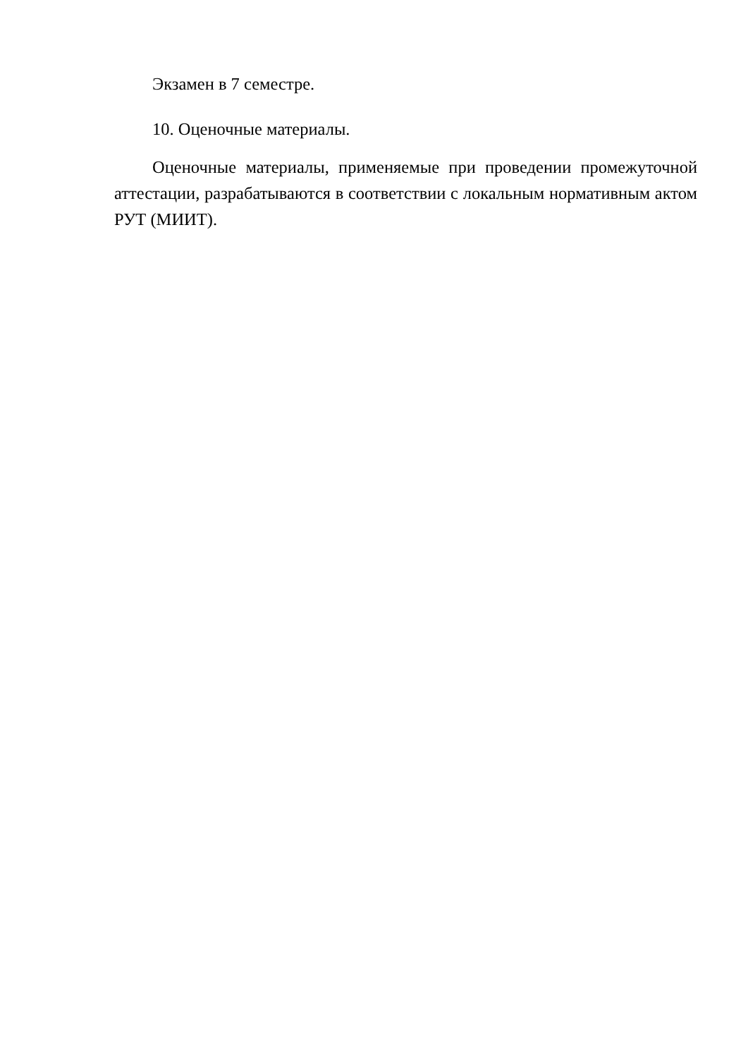Экзамен в 7 семестре.
10. Оценочные материалы.
Оценочные материалы, применяемые при проведении промежуточной аттестации, разрабатываются в соответствии с локальным нормативным актом РУТ (МИИТ).